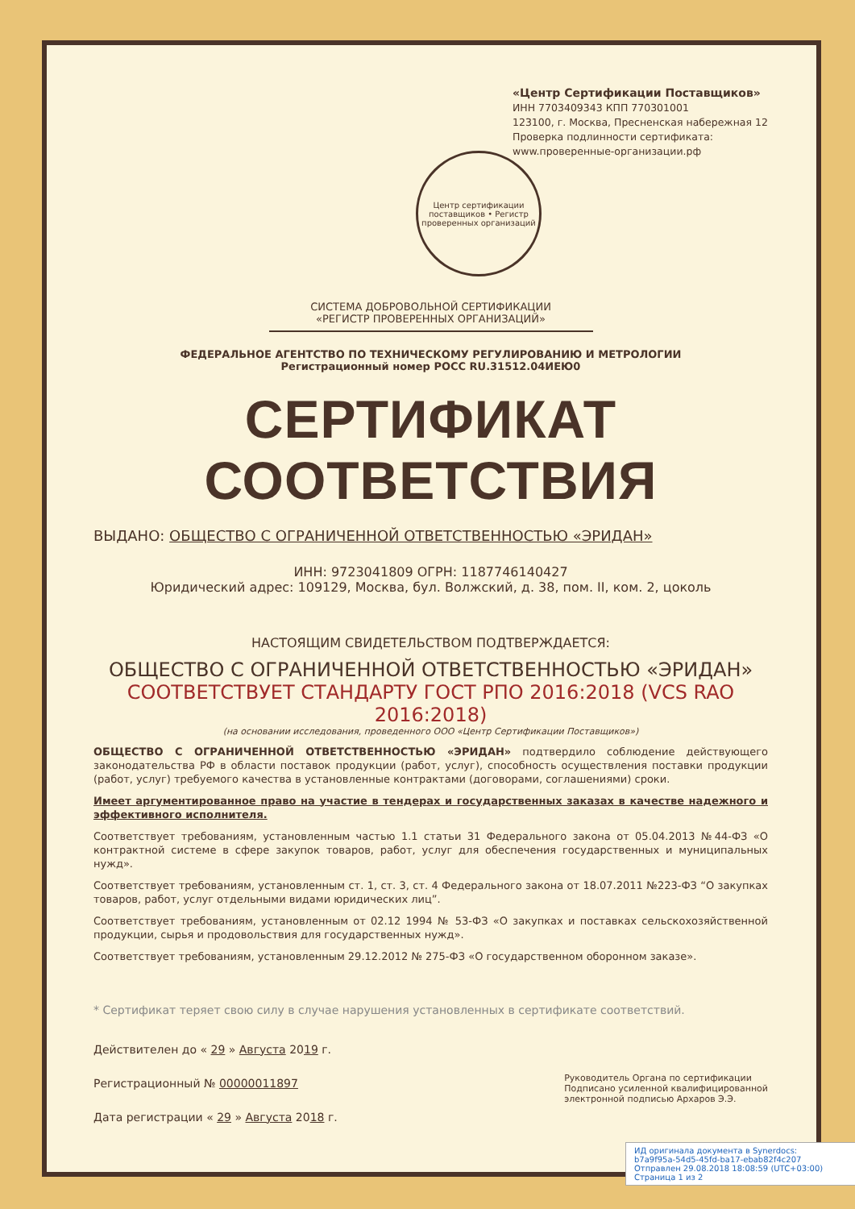«Центр Сертификации Поставщиков»
ИНН 7703409343 КПП 770301001
123100, г. Москва, Пресненская набережная 12
Проверка подлинности сертификата:
www.проверенные-организации.рф
Центр сертификации поставщиков • Регистр проверенных организаций
СИСТЕМА ДОБРОВОЛЬНОЙ СЕРТИФИКАЦИИ
«РЕГИСТР ПРОВЕРЕННЫХ ОРГАНИЗАЦИЙ»
ФЕДЕРАЛЬНОЕ АГЕНТСТВО ПО ТЕХНИЧЕСКОМУ РЕГУЛИРОВАНИЮ И МЕТРОЛОГИИ
Регистрационный номер РОСС RU.31512.04ИЕЮ0
СЕРТИФИКАТ СООТВЕТСТВИЯ
ВЫДАНО: ОБЩЕСТВО С ОГРАНИЧЕННОЙ ОТВЕТСТВЕННОСТЬЮ «ЭРИДАН»
ИНН: 9723041809 ОГРН: 1187746140427
Юридический адрес: 109129, Москва, бул. Волжский, д. 38, пом. II, ком. 2, цоколь
НАСТОЯЩИМ СВИДЕТЕЛЬСТВОМ ПОДТВЕРЖДАЕТСЯ:
ОБЩЕСТВО С ОГРАНИЧЕННОЙ ОТВЕТСТВЕННОСТЬЮ «ЭРИДАН»
СООТВЕТСТВУЕТ СТАНДАРТУ ГОСТ РПО 2016:2018 (VCS RAO 2016:2018)
(на основании исследования, проведенного ООО «Центр Сертификации Поставщиков»)
ОБЩЕСТВО С ОГРАНИЧЕННОЙ ОТВЕТСТВЕННОСТЬЮ «ЭРИДАН» подтвердило соблюдение действующего законодательства РФ в области поставок продукции (работ, услуг), способность осуществления поставки продукции (работ, услуг) требуемого качества в установленные контрактами (договорами, соглашениями) сроки.
Имеет аргументированное право на участие в тендерах и государственных заказах в качестве надежного и эффективного исполнителя.
Соответствует требованиям, установленным частью 1.1 статьи 31 Федерального закона от 05.04.2013 №44-ФЗ «О контрактной системе в сфере закупок товаров, работ, услуг для обеспечения государственных и муниципальных нужд».
Соответствует требованиям, установленным ст. 1, ст. 3, ст. 4 Федерального закона от 18.07.2011 №223-ФЗ “О закупках товаров, работ, услуг отдельными видами юридических лиц”.
Соответствует требованиям, установленным от 02.12 1994 № 53-ФЗ «О закупках и поставках сельскохозяйственной продукции, сырья и продовольствия для государственных нужд».
Соответствует требованиям, установленным 29.12.2012 № 275-ФЗ «О государственном оборонном заказе».
* Сертификат теряет свою силу в случае нарушения установленных в сертификате соответствий.
Действителен до « 29 » Августа 2019 г.
Регистрационный № 00000011897
Дата регистрации « 29 » Августа 2018 г.
Руководитель Органа по сертификации
Подписано усиленной квалифицированной
электронной подписью Архаров Э.Э.
ИД оригинала документа в Synerdocs:
b7a9f95a-54d5-45fd-ba17-ebab82f4c207
Отправлен 29.08.2018 18:08:59 (UTC+03:00)
Страница 1 из 2